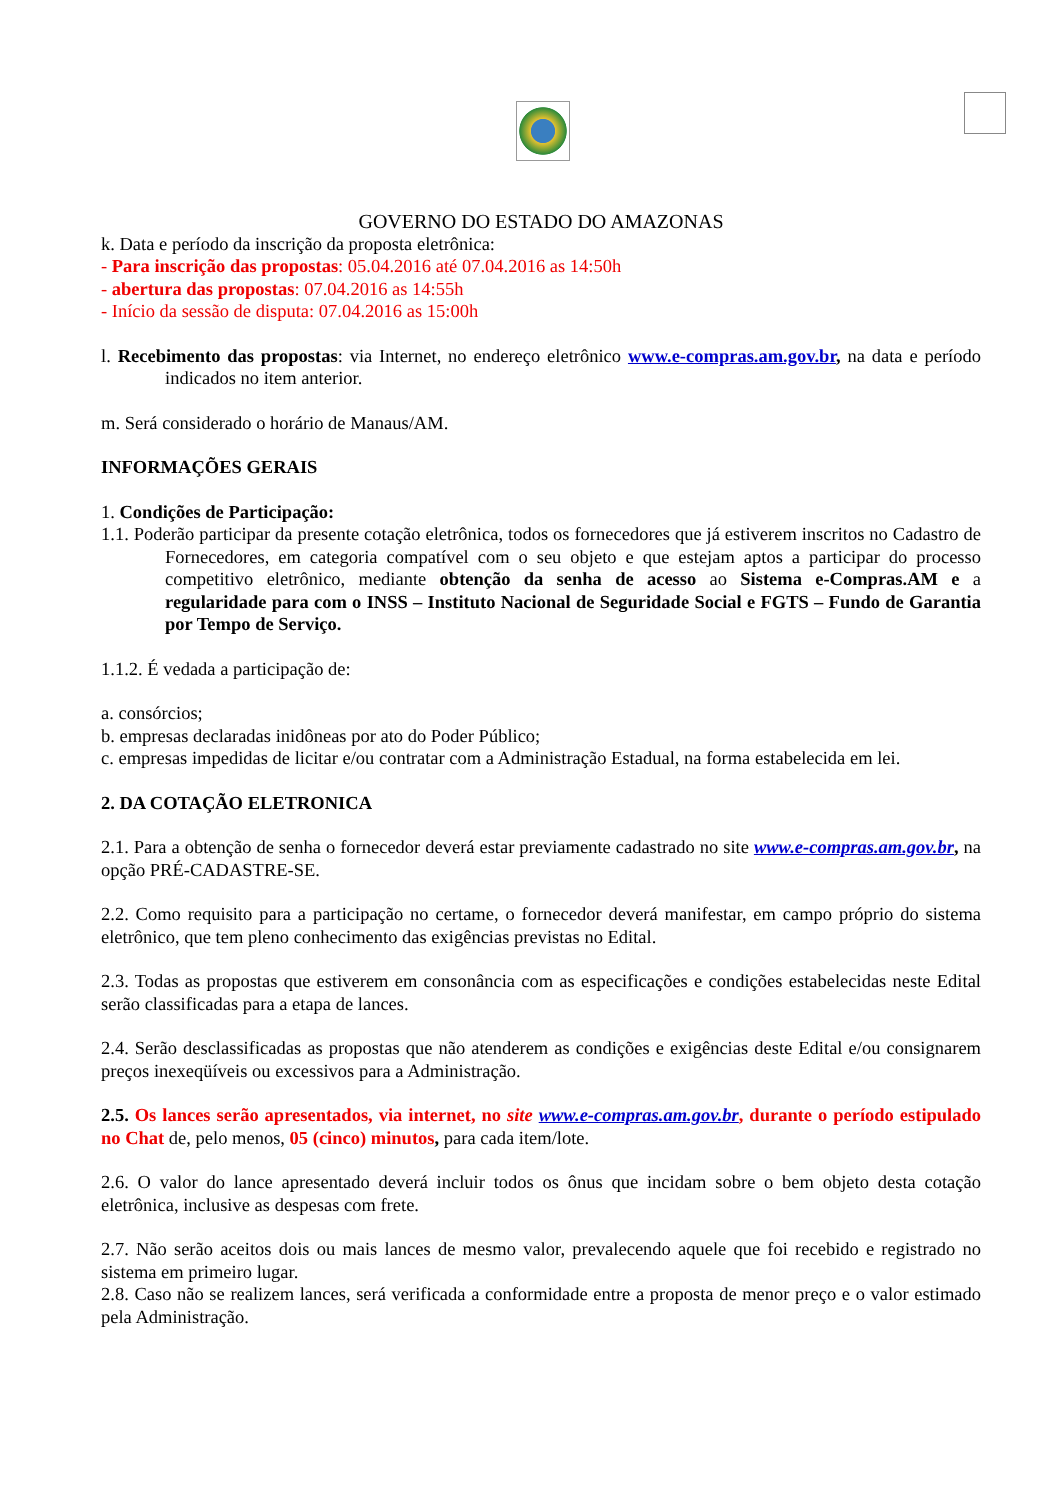GOVERNO DO ESTADO DO AMAZONAS
k. Data e período da inscrição da proposta eletrônica:
- Para inscrição das propostas: 05.04.2016 até 07.04.2016 as 14:50h
- abertura das propostas: 07.04.2016 as 14:55h
- Início da sessão de disputa: 07.04.2016 as 15:00h
l. Recebimento das propostas: via Internet, no endereço eletrônico www.e-compras.am.gov.br, na data e período indicados no item anterior.
m. Será considerado o horário de Manaus/AM.
INFORMAÇÕES GERAIS
1. Condições de Participação:
1.1. Poderão participar da presente cotação eletrônica, todos os fornecedores que já estiverem inscritos no Cadastro de Fornecedores, em categoria compatível com o seu objeto e que estejam aptos a participar do processo competitivo eletrônico, mediante obtenção da senha de acesso ao Sistema e-Compras.AM e a regularidade para com o INSS – Instituto Nacional de Seguridade Social e FGTS – Fundo de Garantia por Tempo de Serviço.
1.1.2. É vedada a participação de:
a. consórcios;
b. empresas declaradas inidôneas por ato do Poder Público;
c. empresas impedidas de licitar e/ou contratar com a Administração Estadual, na forma estabelecida em lei.
2. DA COTAÇÃO ELETRONICA
2.1. Para a obtenção de senha o fornecedor deverá estar previamente cadastrado no site www.e-compras.am.gov.br, na opção PRÉ-CADASTRE-SE.
2.2. Como requisito para a participação no certame, o fornecedor deverá manifestar, em campo próprio do sistema eletrônico, que tem pleno conhecimento das exigências previstas no Edital.
2.3. Todas as propostas que estiverem em consonância com as especificações e condições estabelecidas neste Edital serão classificadas para a etapa de lances.
2.4. Serão desclassificadas as propostas que não atenderem as condições e exigências deste Edital e/ou consignarem preços inexeqüíveis ou excessivos para a Administração.
2.5. Os lances serão apresentados, via internet, no site www.e-compras.am.gov.br, durante o período estipulado no Chat de, pelo menos, 05 (cinco) minutos, para cada item/lote.
2.6. O valor do lance apresentado deverá incluir todos os ônus que incidam sobre o bem objeto desta cotação eletrônica, inclusive as despesas com frete.
2.7. Não serão aceitos dois ou mais lances de mesmo valor, prevalecendo aquele que foi recebido e registrado no sistema em primeiro lugar.
2.8. Caso não se realizem lances, será verificada a conformidade entre a proposta de menor preço e o valor estimado pela Administração.